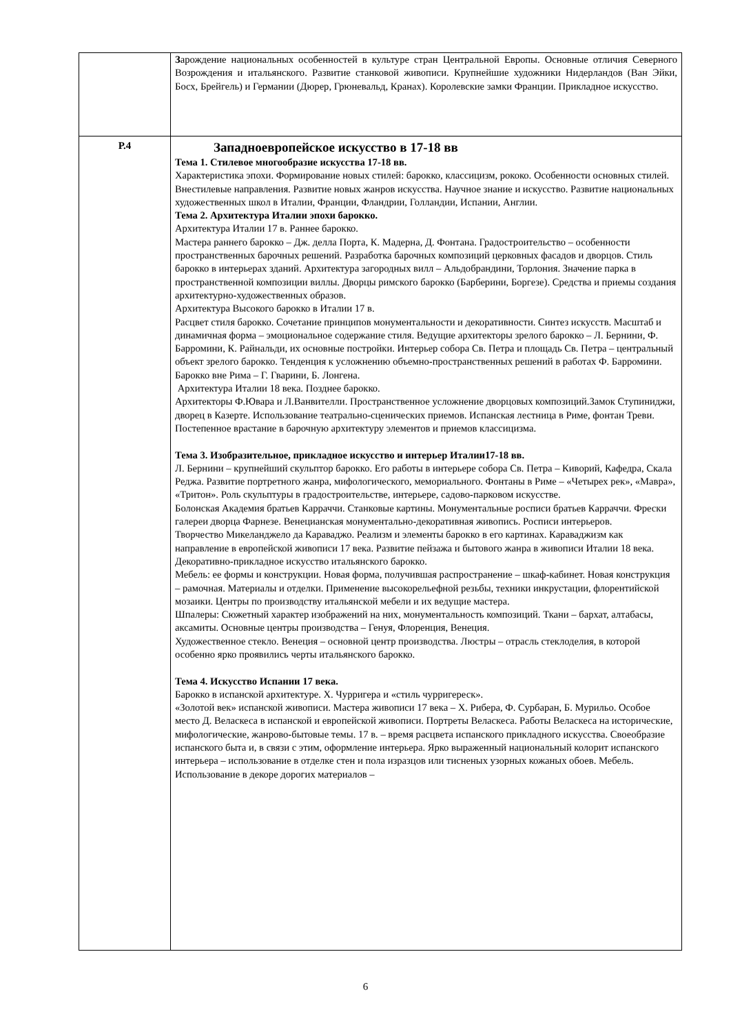| | З арождение национальных особенностей в культуре стран Центральной Европы. Основные отличия Северного Возрождения и итальянского. Развитие станковой живописи. Крупнейшие художники Нидерландов (Ван Эйки, Босх, Брейгель) и Германии (Дюрер, Грюневальд, Кранах). Королевские замки Франции. Прикладное искусство. |
| Р.4 | Западноевропейское искусство в 17-18 вв Тема 1. Стилевое многообразие искусства 17-18 вв. Характеристика эпохи. Формирование новых стилей: барокко, классицизм, рококо. Особенности основных стилей. Внестилевые направления. Развитие новых жанров искусства. Научное знание и искусство. Развитие национальных художественных школ в Италии, Франции, Фландрии, Голландии, Испании, Англии. Тема 2. Архитектура Италии эпохи барокко. Архитектура Италии 17 в. Раннее барокко. Мастера раннего барокко – Дж. делла Порта, К. Мадерна, Д. Фонтана. Градостроительство – особенности пространственных барочных решений. Разработка барочных композиций церковных фасадов и дворцов. Стиль барокко в интерьерах зданий. Архитектура загородных вилл – Альдобрандини, Торлония. Значение парка в пространственной композиции виллы. Дворцы римского барокко (Барберини, Боргезе). Средства и приемы создания архитектурно-художественных образов. Архитектура Высокого барокко в Италии 17 в. Расцвет стиля барокко. Сочетание принципов монументальности и декоративности. Синтез искусств. Масштаб и динамичная форма – эмоциональное содержание стиля. Ведущие архитекторы зрелого барокко – Л. Бернини, Ф. Барромини, К. Райнальди, их основные постройки. Интерьер собора Св. Петра и площадь Св. Петра – центральный объект зрелого барокко. Тенденция к усложнению объемно-пространственных решений в работах Ф. Барромини. Барокко вне Рима – Г. Гварини, Б. Лонгена. Архитектура Италии 18 века. Позднее барокко. Архитекторы Ф.Ювара и Л.Ванвителли. Пространственное усложнение дворцовых композиций.Замок Ступиниджи, дворец в Казерте. Использование театрально-сценических приемов. Испанская лестница в Риме, фонтан Треви. Постепенное врастание в барочную архитектуру элементов и приемов классицизма. Тема 3. Изобразительное, прикладное искусство и интерьер Италии17-18 вв. Л. Бернини – крупнейший скульптор барокко. Его работы в интерьере собора Св. Петра – Киворий, Кафедра, Скала Реджа. Развитие портретного жанра, мифологического, мемориального. Фонтаны в Риме – «Четырех рек», «Мавра», «Тритон». Роль скульптуры в градостроительстве, интерьере, садово-парковом искусстве. Болонская Академия братьев Карраччи. Станковые картины. Монументальные росписи братьев Карраччи. Фрески галереи дворца Фарнезе. Венецианская монументально-декоративная живопись. Росписи интерьеров. Творчество Микеланджело да Караваджо. Реализм и элементы барокко в его картинах. Караваджизм как направление в европейской живописи 17 века. Развитие пейзажа и бытового жанра в живописи Италии 18 века. Декоративно-прикладное искусство итальянского барокко. Мебель: ее формы и конструкции. Новая форма, получившая распространение – шкаф-кабинет. Новая конструкция – рамочная. Материалы и отделки. Применение высокорельефной резьбы, техники инкрустации, флорентийской мозаики. Центры по производству итальянской мебели и их ведущие мастера. Шпалеры: Сюжетный характер изображений на них, монументальность композиций. Ткани – бархат, алтабасы, аксамиты. Основные центры производства – Генуя, Флоренция, Венеция. Художественное стекло. Венеция – основной центр производства. Люстры – отрасль стеклоделия, в которой особенно ярко проявились черты итальянского барокко. Тема 4. Искусство Испании 17 века. Барокко в испанской архитектуре. Х. Чурригера и «стиль чурригереск». «Золотой век» испанской живописи. Мастера живописи 17 века – Х. Рибера, Ф. Сурбаран, Б. Мурильо. Особое место Д. Веласкеса в испанской и европейской живописи. Портреты Веласкеса. Работы Веласкеса на исторические, мифологические, жанрово-бытовые темы. 17 в. – время расцвета испанского прикладного искусства. Своеобразие испанского быта и, в связи с этим, оформление интерьера. Ярко выраженный национальный колорит испанского интерьера – использование в отделке стен и пола изразцов или тисненых узорных кожаных обоев. Мебель. Использование в декоре дорогих материалов – |
6